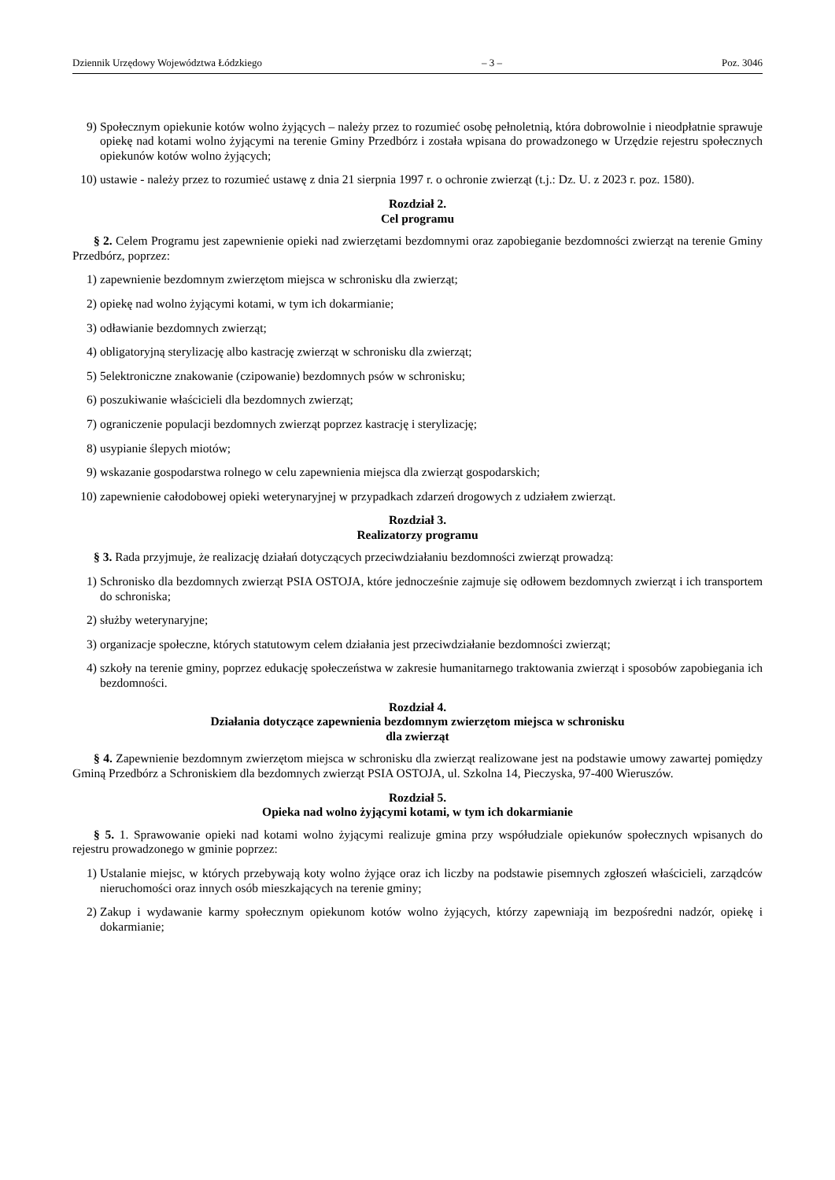Dziennik Urzędowy Województwa Łódzkiego – 3 – Poz. 3046
9) Społecznym opiekunie kotów wolno żyjących – należy przez to rozumieć osobę pełnoletnią, która dobrowolnie i nieodpłatnie sprawuje opiekę nad kotami wolno żyjącymi na terenie Gminy Przedbórz i została wpisana do prowadzonego w Urzędzie rejestru społecznych opiekunów kotów wolno żyjących;
10) ustawie - należy przez to rozumieć ustawę z dnia 21 sierpnia 1997 r. o ochronie zwierząt (t.j.: Dz. U. z 2023 r. poz. 1580).
Rozdział 2.
Cel programu
§ 2. Celem Programu jest zapewnienie opieki nad zwierzętami bezdomnymi oraz zapobieganie bezdomności zwierząt na terenie Gminy Przedbórz, poprzez:
1) zapewnienie bezdomnym zwierzętom miejsca w schronisku dla zwierząt;
2) opiekę nad wolno żyjącymi kotami, w tym ich dokarmianie;
3) odławianie bezdomnych zwierząt;
4) obligatoryjną sterylizację albo kastrację zwierząt w schronisku dla zwierząt;
5) 5elektroniczne znakowanie (czipowanie) bezdomnych psów w schronisku;
6) poszukiwanie właścicieli dla bezdomnych zwierząt;
7) ograniczenie populacji bezdomnych zwierząt poprzez kastrację i sterylizację;
8) usypianie ślepych miotów;
9) wskazanie gospodarstwa rolnego w celu zapewnienia miejsca dla zwierząt gospodarskich;
10) zapewnienie całodobowej opieki weterynaryjnej w przypadkach zdarzeń drogowych z udziałem zwierząt.
Rozdział 3.
Realizatorzy programu
§ 3. Rada przyjmuje, że realizację działań dotyczących przeciwdziałaniu bezdomności zwierząt prowadzą:
1) Schronisko dla bezdomnych zwierząt PSIA OSTOJA, które jednocześnie zajmuje się odłowem bezdomnych zwierząt i ich transportem do schroniska;
2) służby weterynaryjne;
3) organizacje społeczne, których statutowym celem działania jest przeciwdziałanie bezdomności zwierząt;
4) szkoły na terenie gminy, poprzez edukację społeczeństwa w zakresie humanitarnego traktowania zwierząt i sposobów zapobiegania ich bezdomności.
Rozdział 4.
Działania dotyczące zapewnienia bezdomnym zwierzętom miejsca w schronisku
dla zwierząt
§ 4. Zapewnienie bezdomnym zwierzętom miejsca w schronisku dla zwierząt realizowane jest na podstawie umowy zawartej pomiędzy Gminą Przedbórz a Schroniskiem dla bezdomnych zwierząt PSIA OSTOJA, ul. Szkolna 14, Pieczyska, 97-400 Wieruszów.
Rozdział 5.
Opieka nad wolno żyjącymi kotami, w tym ich dokarmianie
§ 5. 1. Sprawowanie opieki nad kotami wolno żyjącymi realizuje gmina przy współudziale opiekunów społecznych wpisanych do rejestru prowadzonego w gminie poprzez:
1) Ustalanie miejsc, w których przebywają koty wolno żyjące oraz ich liczby na podstawie pisemnych zgłoszeń właścicieli, zarządców nieruchomości oraz innych osób mieszkających na terenie gminy;
2) Zakup i wydawanie karmy społecznym opiekunom kotów wolno żyjących, którzy zapewniają im bezpośredni nadzór, opiekę i dokarmianie;